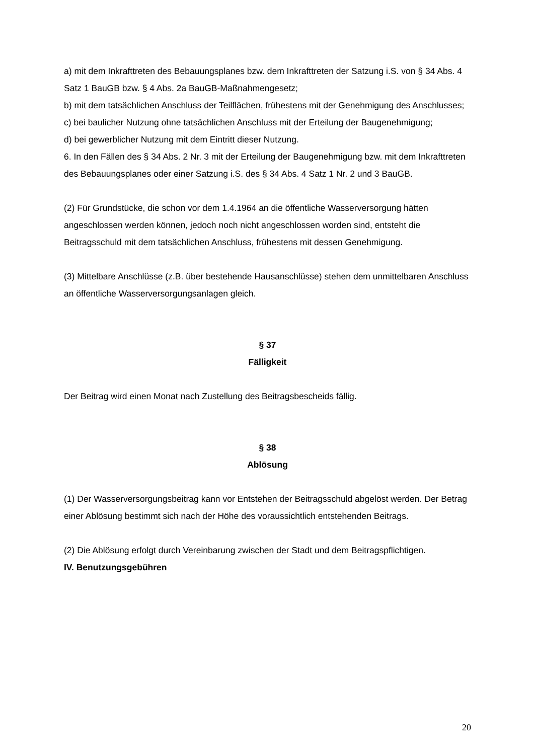a) mit dem Inkrafttreten des Bebauungsplanes bzw. dem Inkrafttreten der Satzung i.S. von § 34 Abs. 4 Satz 1 BauGB bzw. § 4 Abs. 2a BauGB-Maßnahmengesetz;
b) mit dem tatsächlichen Anschluss der Teilflächen, frühestens mit der Genehmigung des Anschlusses;
c) bei baulicher Nutzung ohne tatsächlichen Anschluss mit der Erteilung der Baugenehmigung;
d) bei gewerblicher Nutzung mit dem Eintritt dieser Nutzung.
6. In den Fällen des § 34 Abs. 2 Nr. 3 mit der Erteilung der Baugenehmigung bzw. mit dem Inkrafttreten des Bebauungsplanes oder einer Satzung i.S. des § 34 Abs. 4 Satz 1 Nr. 2 und 3 BauGB.
(2) Für Grundstücke, die schon vor dem 1.4.1964 an die öffentliche Wasserversorgung hätten angeschlossen werden können, jedoch noch nicht angeschlossen worden sind, entsteht die Beitragsschuld mit dem tatsächlichen Anschluss, frühestens mit dessen Genehmigung.
(3) Mittelbare Anschlüsse (z.B. über bestehende Hausanschlüsse) stehen dem unmittelbaren Anschluss an öffentliche Wasserversorgungsanlagen gleich.
§ 37
Fälligkeit
Der Beitrag wird einen Monat nach Zustellung des Beitragsbescheids fällig.
§ 38
Ablösung
(1) Der Wasserversorgungsbeitrag kann vor Entstehen der Beitragsschuld abgelöst werden. Der Betrag einer Ablösung bestimmt sich nach der Höhe des voraussichtlich entstehenden Beitrags.
(2) Die Ablösung erfolgt durch Vereinbarung zwischen der Stadt und dem Beitragspflichtigen.
IV. Benutzungsgebühren
20